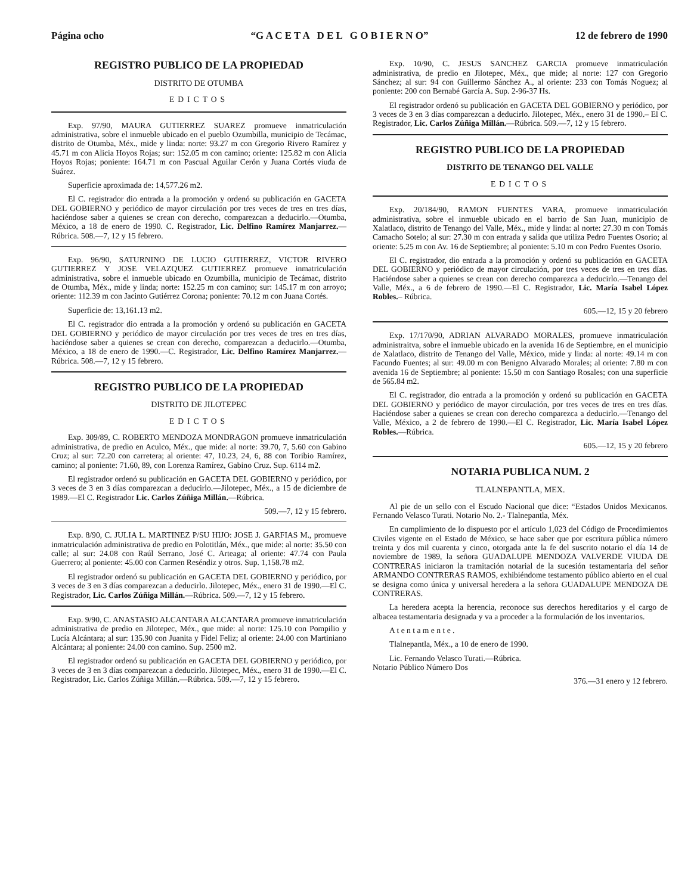Página ocho “G A C E T A D E L G O B I E R N O” 12 de febrero de 1990
REGISTRO PUBLICO DE LA PROPIEDAD
DISTRITO DE OTUMBA
EDICTOS
Exp. 97/90, MAURA GUTIERREZ SUAREZ promueve inmatriculación administrativa, sobre el inmueble ubicado en el pueblo Ozumbilla, municipio de Tecámac, distrito de Otumba, Méx., mide y linda: norte: 93.27 m con Gregorio Rivero Ramírez y 45.71 m con Alicia Hoyos Rojas; sur: 152.05 m con camino; oriente: 125.82 m con Alicia Hoyos Rojas; poniente: 164.71 m con Pascual Aguilar Cerón y Juana Cortés viuda de Suárez.
Superficie aproximada de: 14,577.26 m2.
El C. registrador dio entrada a la promoción y ordenó su publicación en GACETA DEL GOBIERNO y periódico de mayor circulación por tres veces de tres en tres días, haciéndose saber a quienes se crean con derecho, comparezcan a deducirlo.—Otumba, México, a 18 de enero de 1990. C. Registrador, Lic. Delfino Ramírez Manjarrez.—Rúbrica. 508.—7, 12 y 15 febrero.
Exp. 96/90, SATURNINO DE LUCIO GUTIERREZ, VICTOR RIVERO GUTIERREZ Y JOSE VELAZQUEZ GUTIERREZ promueve inmatriculación administrativa, sobre el inmueble ubicado en Ozumbilla, municipio de Tecámac, distrito de Otumba, Méx., mide y linda; norte: 152.25 m con camino; sur: 145.17 m con arroyo; oriente: 112.39 m con Jacinto Gutiérrez Corona; poniente: 70.12 m con Juana Cortés.
Superficie de: 13,161.13 m2.
El C. registrador dio entrada a la promoción y ordenó su publicación en GACETA DEL GOBIERNO y periódico de mayor circulación por tres veces de tres en tres días, haciéndose saber a quienes se crean con derecho, comparezcan a deducirlo.—Otumba, México, a 18 de enero de 1990.—C. Registrador, Lic. Delfino Ramírez Manjarrez.—Rúbrica. 508.—7, 12 y 15 febrero.
REGISTRO PUBLICO DE LA PROPIEDAD
DISTRITO DE JILOTEPEC
EDICTOS
Exp. 309/89, C. ROBERTO MENDOZA MONDRAGON promueve inmatriculación administrativa, de predio en Aculco, Méx., que mide: al norte: 39.70, 7, 5.60 con Gabino Cruz; al sur: 72.20 con carretera; al oriente: 47, 10.23, 24, 6, 88 con Toribio Ramírez, camino; al poniente: 71.60, 89, con Lorenza Ramírez, Gabino Cruz. Sup. 6114 m2.
El registrador ordenó su publicación en GACETA DEL GOBIERNO y periódico, por 3 veces de 3 en 3 días comparezcan a deducirlo.—Jilotepec, Méx., a 15 de diciembre de 1989.—El C. Registrador Lic. Carlos Zúñiga Millán.—Rúbrica.
509.—7, 12 y 15 febrero.
Exp. 8/90, C. JULIA L. MARTINEZ P/SU HIJO: JOSE J. GARFIAS M., promueve inmatriculación administrativa de predio en Polotitlán, Méx., que mide: al norte: 35.50 con calle; al sur: 24.08 con Raúl Serrano, José C. Arteaga; al oriente: 47.74 con Paula Guerrero; al poniente: 45.00 con Carmen Reséndiz y otros. Sup. 1,158.78 m2.
El registrador ordenó su publicación en GACETA DEL GOBIERNO y periódico, por 3 veces de 3 en 3 días comparezcan a deducirlo. Jilotepec, Méx., enero 31 de 1990.—El C. Registrador, Lic. Carlos Zúñiga Millán.—Rúbrica. 509.—7, 12 y 15 febrero.
Exp. 9/90, C. ANASTASIO ALCANTARA ALCANTARA promueve inmatriculación administrativa de predio en Jilotepec, Méx., que mide: al norte: 125.10 con Pompilio y Lucía Alcántara; al sur: 135.90 con Juanita y Fidel Feliz; al oriente: 24.00 con Martiniano Alcántara; al poniente: 24.00 con camino. Sup. 2500 m2.
El registrador ordenó su publicación en GACETA DEL GOBIERNO y periódico, por 3 veces de 3 en 3 días comparezcan a deducirlo. Jilotepec, Méx., enero 31 de 1990.—El C. Registrador, Lic. Carlos Zúñiga Millán.—Rúbrica. 509.—7, 12 y 15 febrero.
Exp. 10/90, C. JESUS SANCHEZ GARCIA promueve inmatriculación administrativa, de predio en Jilotepec, Méx., que mide; al norte: 127 con Gregorio Sánchez; al sur: 94 con Guillermo Sánchez A., al oriente: 233 con Tomás Noguez; al poniente: 200 con Bernabé García A. Sup. 2-96-37 Hs.
El registrador ordenó su publicación en GACETA DEL GOBIERNO y periódico, por 3 veces de 3 en 3 días comparezcan a deducirlo. Jilotepec, Méx., enero 31 de 1990.– El C. Registrador, Lic. Carlos Zúñiga Millán.—Rúbrica. 509.—7, 12 y 15 febrero.
REGISTRO PUBLICO DE LA PROPIEDAD
DISTRITO DE TENANGO DEL VALLE
EDICTOS
Exp. 20/184/90, RAMON FUENTES VARA, promueve inmatriculación administrativa, sobre el inmueble ubicado en el barrio de San Juan, municipio de Xalatlaco, distrito de Tenango del Valle, Méx., mide y linda: al norte: 27.30 m con Tomás Camacho Sotelo; al sur: 27.30 m con entrada y salida que utiliza Pedro Fuentes Osorio; al oriente: 5.25 m con Av. 16 de Septiembre; al poniente: 5.10 m con Pedro Fuentes Osorio.
El C. registrador, dio entrada a la promoción y ordenó su publicación en GACETA DEL GOBIERNO y periódico de mayor circulación, por tres veces de tres en tres días. Haciéndose saber a quienes se crean con derecho comparezca a deducirlo.—Tenango del Valle, Méx., a 6 de febrero de 1990.—El C. Registrador, Lic. María Isabel López Robles.– Rúbrica.
605.—12, 15 y 20 febrero
Exp. 17/170/90, ADRIAN ALVARADO MORALES, promueve inmatriculación administraitva, sobre el inmueble ubicado en la avenida 16 de Septiembre, en el municipio de Xalatlaco, distrito de Tenango del Valle, México, mide y linda: al norte: 49.14 m con Facundo Fuentes; al sur: 49.00 m con Benigno Alvarado Morales; al oriente: 7.80 m con avenida 16 de Septiembre; al poniente: 15.50 m con Santiago Rosales; con una superficie de 565.84 m2.
El C. registrador, dio entrada a la promoción y ordenó su publicación en GACETA DEL GOBIERNO y periódico de mayor circulación, por tres veces de tres en tres días. Haciéndose saber a quienes se crean con derecho comparezca a deducirlo.—Tenango del Valle, México, a 2 de febrero de 1990.—El C. Registrador, Lic. María Isabel López Robles.—Rúbrica.
605.—12, 15 y 20 febrero
NOTARIA PUBLICA NUM. 2
TLALNEPANTLA, MEX.
Al pie de un sello con el Escudo Nacional que dice: “Estados Unidos Mexicanos. Fernando Velasco Turati. Notario No. 2.- Tlalnepantla, Méx.
En cumplimiento de lo dispuesto por el artículo 1,023 del Código de Procedimientos Civiles vigente en el Estado de México, se hace saber que por escritura pública número treinta y dos mil cuarenta y cinco, otorgada ante la fe del suscrito notario el día 14 de noviembre de 1989, la señora GUADALUPE MENDOZA VALVERDE VIUDA DE CONTRERAS iniciaron la tramitación notarial de la sucesión testamentaria del señor ARMANDO CONTRERAS RAMOS, exhibiéndome testamento público abierto en el cual se designa como única y universal heredera a la señora GUADALUPE MENDOZA DE CONTRERAS.
La heredera acepta la herencia, reconoce sus derechos hereditarios y el cargo de albacea testamentaria designada y va a proceder a la formulación de los inventarios.
A t e n t a m e n t e .
Tlalnepantla, Méx., a 10 de enero de 1990.
Lic. Fernando Velasco Turati.—Rúbrica.
Notario Público Número Dos
376.—31 enero y 12 febrero.